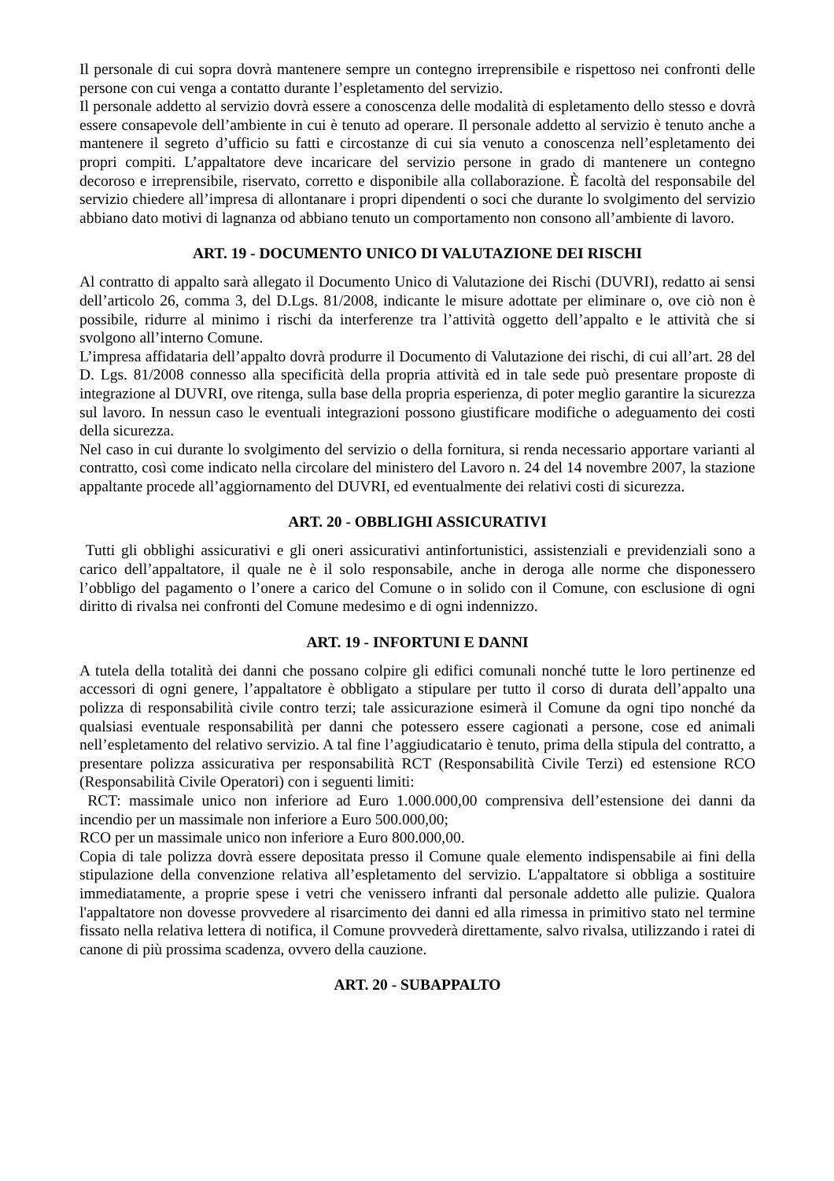Il personale di cui sopra dovrà mantenere sempre un contegno irreprensibile e rispettoso nei confronti delle persone con cui venga a contatto durante l’espletamento del servizio.
Il personale addetto al servizio dovrà essere a conoscenza delle modalità di espletamento dello stesso e dovrà essere consapevole dell’ambiente in cui è tenuto ad operare. Il personale addetto al servizio è tenuto anche a mantenere il segreto d’ufficio su fatti e circostanze di cui sia venuto a conoscenza nell’espletamento dei propri compiti. L’appaltatore deve incaricare del servizio persone in grado di mantenere un contegno decoroso e irreprensibile, riservato, corretto e disponibile alla collaborazione. È facoltà del responsabile del servizio chiedere all’impresa di allontanare i propri dipendenti o soci che durante lo svolgimento del servizio abbiano dato motivi di lagnanza od abbiano tenuto un comportamento non consono all’ambiente di lavoro.
ART. 19 - DOCUMENTO UNICO DI VALUTAZIONE DEI RISCHI
Al contratto di appalto sarà allegato il Documento Unico di Valutazione dei Rischi (DUVRI), redatto ai sensi dell’articolo 26, comma 3, del D.Lgs. 81/2008, indicante le misure adottate per eliminare o, ove ciò non è possibile, ridurre al minimo i rischi da interferenze tra l’attività oggetto dell’appalto e le attività che si svolgono all’interno Comune.
L’impresa affidataria dell’appalto dovrà produrre il Documento di Valutazione dei rischi, di cui all’art. 28 del D. Lgs. 81/2008 connesso alla specificità della propria attività ed in tale sede può presentare proposte di integrazione al DUVRI, ove ritenga, sulla base della propria esperienza, di poter meglio garantire la sicurezza sul lavoro. In nessun caso le eventuali integrazioni possono giustificare modifiche o adeguamento dei costi della sicurezza.
Nel caso in cui durante lo svolgimento del servizio o della fornitura, si renda necessario apportare varianti al contratto, così come indicato nella circolare del ministero del Lavoro n. 24 del 14 novembre 2007, la stazione appaltante procede all’aggiornamento del DUVRI, ed eventualmente dei relativi costi di sicurezza.
ART. 20 - OBBLIGHI ASSICURATIVI
Tutti gli obblighi assicurativi e gli oneri assicurativi antinfortunistici, assistenziali e previdenziali sono a carico dell’appaltatore, il quale ne è il solo responsabile, anche in deroga alle norme che disponessero l’obbligo del pagamento o l’onere a carico del Comune o in solido con il Comune, con esclusione di ogni diritto di rivalsa nei confronti del Comune medesimo e di ogni indennizzo.
ART. 19 - INFORTUNI E DANNI
A tutela della totalità dei danni che possano colpire gli edifici comunali nonché tutte le loro pertinenze ed accessori di ogni genere, l’appaltatore è obbligato a stipulare per tutto il corso di durata dell’appalto una polizza di responsabilità civile contro terzi; tale assicurazione esimerà il Comune da ogni tipo nonché da qualsiasi eventuale responsabilità per danni che potessero essere cagionati a persone, cose ed animali nell’espletamento del relativo servizio. A tal fine l’aggiudicatario è tenuto, prima della stipula del contratto, a presentare polizza assicurativa per responsabilità RCT (Responsabilità Civile Terzi) ed estensione RCO (Responsabilità Civile Operatori) con i seguenti limiti:
RCT: massimale unico non inferiore ad Euro 1.000.000,00 comprensiva dell’estensione dei danni da incendio per un massimale non inferiore a Euro 500.000,00;
RCO per un massimale unico non inferiore a Euro 800.000,00.
Copia di tale polizza dovrà essere depositata presso il Comune quale elemento indispensabile ai fini della stipulazione della convenzione relativa all’espletamento del servizio. L'appaltatore si obbliga a sostituire immediatamente, a proprie spese i vetri che venissero infranti dal personale addetto alle pulizie. Qualora l'appaltatore non dovesse provvedere al risarcimento dei danni ed alla rimessa in primitivo stato nel termine fissato nella relativa lettera di notifica, il Comune provvederà direttamente, salvo rivalsa, utilizzando i ratei di canone di più prossima scadenza, ovvero della cauzione.
ART. 20 - SUBAPPALTO